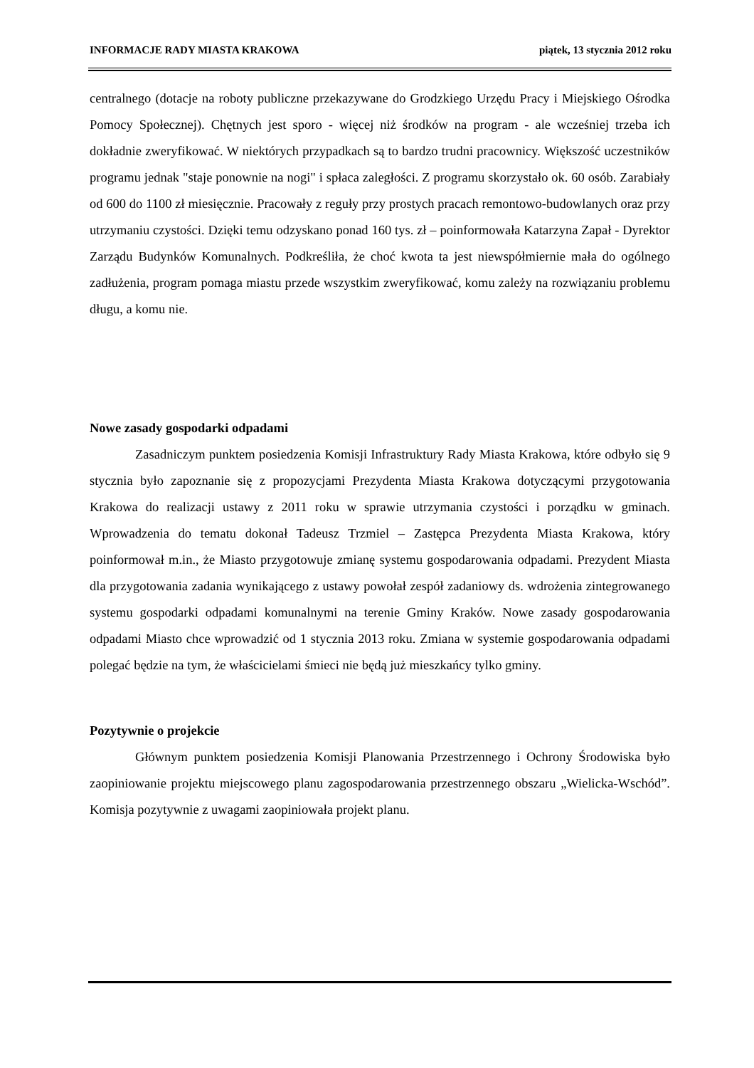INFORMACJE RADY MIASTA KRAKOWA piątek, 13 stycznia 2012 roku
centralnego (dotacje na roboty publiczne przekazywane do Grodzkiego Urzędu Pracy i Miejskiego Ośrodka Pomocy Społecznej). Chętnych jest sporo - więcej niż środków na program - ale wcześniej trzeba ich dokładnie zweryfikować. W niektórych przypadkach są to bardzo trudni pracownicy. Większość uczestników programu jednak "staje ponownie na nogi" i spłaca zaległości. Z programu skorzystało ok. 60 osób. Zarabiały od 600 do 1100 zł miesięcznie. Pracowały z reguły przy prostych pracach remontowo-budowlanych oraz przy utrzymaniu czystości. Dzięki temu odzyskano ponad 160 tys. zł – poinformowała Katarzyna Zapał - Dyrektor Zarządu Budynków Komunalnych. Podkreśliła, że choć kwota ta jest niewspółmiernie mała do ogólnego zadłużenia, program pomaga miastu przede wszystkim zweryfikować, komu zależy na rozwiązaniu problemu długu, a komu nie.
Nowe zasady gospodarki odpadami
Zasadniczym punktem posiedzenia Komisji Infrastruktury Rady Miasta Krakowa, które odbyło się 9 stycznia było zapoznanie się z propozycjami Prezydenta Miasta Krakowa dotyczącymi przygotowania Krakowa do realizacji ustawy z 2011 roku w sprawie utrzymania czystości i porządku w gminach. Wprowadzenia do tematu dokonał Tadeusz Trzmiel – Zastępca Prezydenta Miasta Krakowa, który poinformował m.in., że Miasto przygotowuje zmianę systemu gospodarowania odpadami. Prezydent Miasta dla przygotowania zadania wynikającego z ustawy powołał zespół zadaniowy ds. wdrożenia zintegrowanego systemu gospodarki odpadami komunalnymi na terenie Gminy Kraków. Nowe zasady gospodarowania odpadami Miasto chce wprowadzić od 1 stycznia 2013 roku. Zmiana w systemie gospodarowania odpadami polegać będzie na tym, że właścicielami śmieci nie będą już mieszkańcy tylko gminy.
Pozytywnie o projekcie
Głównym punktem posiedzenia Komisji Planowania Przestrzennego i Ochrony Środowiska było zaopiniowanie projektu miejscowego planu zagospodarowania przestrzennego obszaru „Wielicka-Wschód”. Komisja pozytywnie z uwagami zaopiniowała projekt planu.